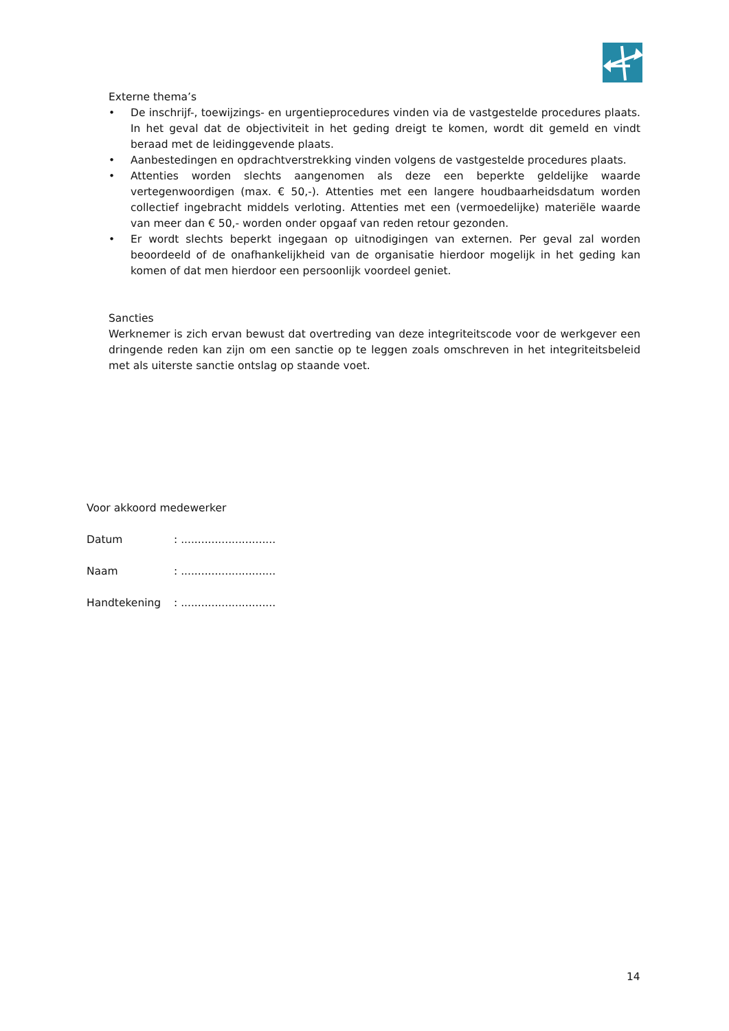Externe thema’s
• De inschrijf-, toewijzings- en urgentieprocedures vinden via de vastgestelde procedures plaats. In het geval dat de objectiviteit in het geding dreigt te komen, wordt dit gemeld en vindt beraad met de leidinggevende plaats.
• Aanbestedingen en opdrachtverstrekking vinden volgens de vastgestelde procedures plaats.
• Attenties worden slechts aangenomen als deze een beperkte geldelijke waarde vertegenwoordigen (max. € 50,-). Attenties met een langere houdbaarheidsdatum worden collectief ingebracht middels verloting. Attenties met een (vermoedelijke) materiële waarde van meer dan € 50,- worden onder opgaaf van reden retour gezonden.
• Er wordt slechts beperkt ingegaan op uitnodigingen van externen. Per geval zal worden beoordeeld of de onafhankelijkheid van de organisatie hierdoor mogelijk in het geding kan komen of dat men hierdoor een persoonlijk voordeel geniet.
Sancties
Werknemer is zich ervan bewust dat overtreding van deze integriteitscode voor de werkgever een dringende reden kan zijn om een sanctie op te leggen zoals omschreven in het integriteitsbeleid met als uiterste sanctie ontslag op staande voet.
Voor akkoord medewerker
Datum: ............................
Naam: ............................
Handtekening: ............................
14